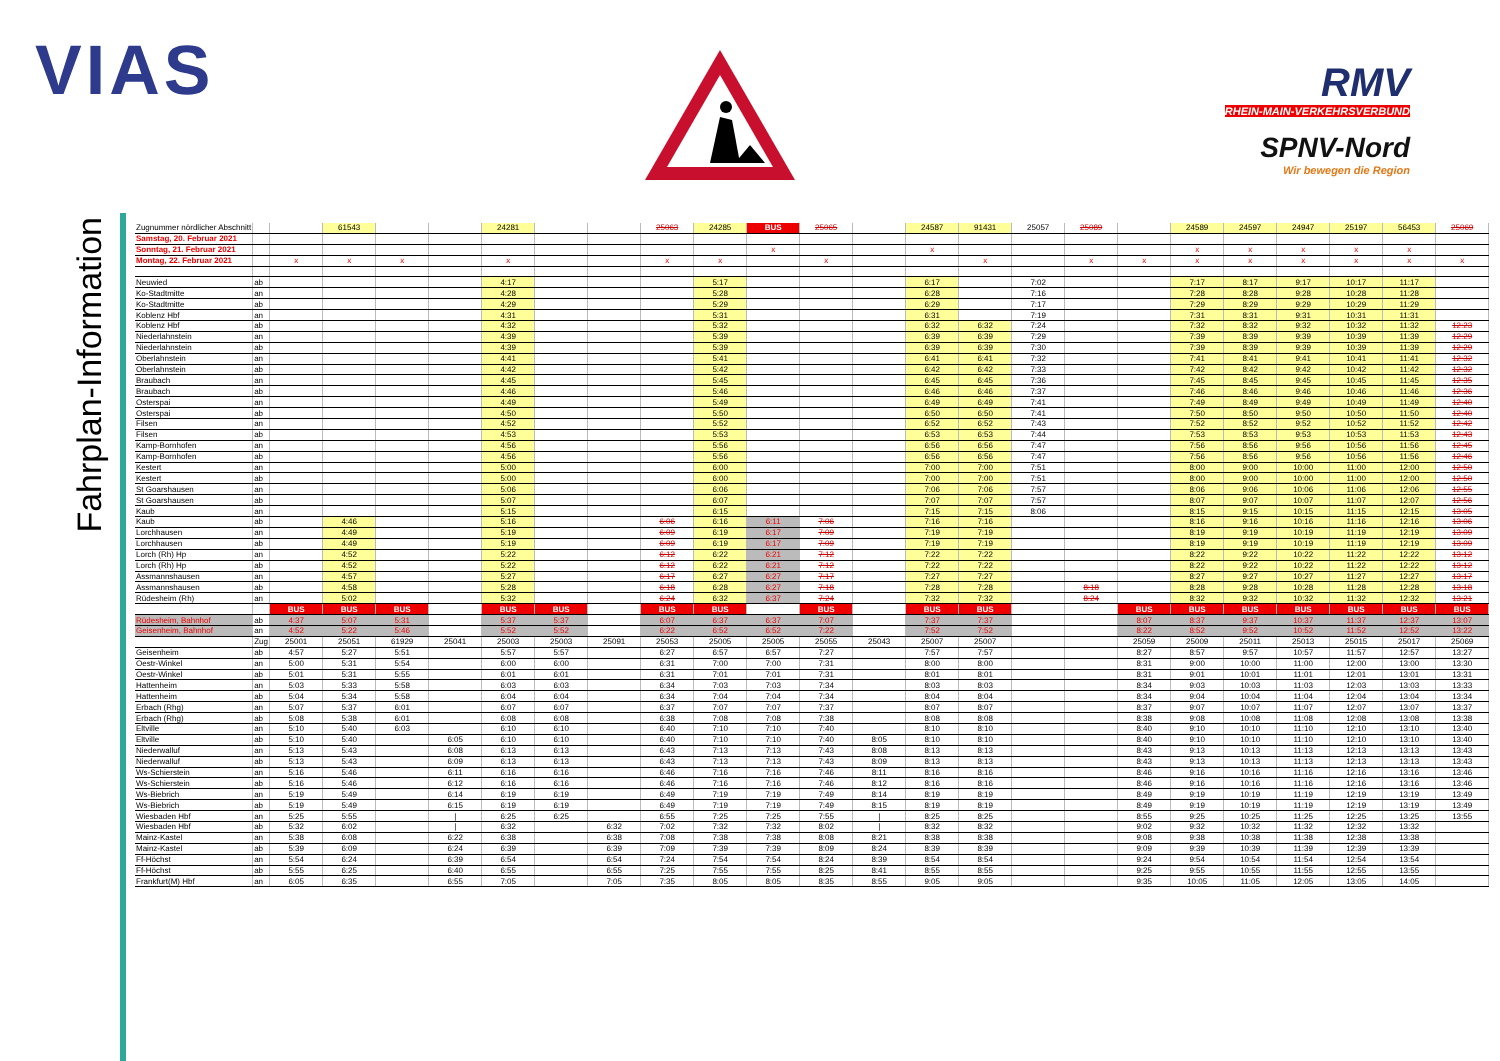VIAS
RMV
RHEIN-MAIN-VERKEHRSVERBUND
SPNV-Nord
Wir bewegen die Region
Fahrplan-Information
| Zugnummer nördlicher Abschnitt | | | 61543 | | | 24281 | | | 25063 | 24285 | BUS | 25065 | | 24587 | 91431 | 25057 | 25089 | | 24589 | 24597 | 24947 | 25197 | 56453 | 25069 |
| Samstag, 20. Februar 2021 | | | | | | | | | | | | | | | | | | | | | | | | |
| Sonntag, 21. Februar 2021 | | | | | | | | | | | x | | | x | | | | | x | x | x | x | x | |
| Montag, 22. Februar 2021 | | x | x | x | | x | | | x | x | | x | | | x | | x | x | x | x | x | x | x | x |
| Neuwied | ab | | | | | 4:17 | | | | 5:17 | | | | 6:17 | | 7:02 | | | 7:17 | 8:17 | 9:17 | 10:17 | 11:17 | |
| Ko-Stadtmitte | an | | | | | 4:28 | | | | 5:28 | | | | 6:28 | | 7:16 | | | 7:28 | 8:28 | 9:28 | 10:28 | 11:28 | |
| Ko-Stadtmitte | ab | | | | | 4:29 | | | | 5:29 | | | | 6:29 | | 7:17 | | | 7:29 | 8:29 | 9:29 | 10:29 | 11:29 | |
| Koblenz Hbf | an | | | | | 4:31 | | | | 5:31 | | | | 6:31 | | 7:19 | | | 7:31 | 8:31 | 9:31 | 10:31 | 11:31 | |
| Koblenz Hbf | ab | | | | | 4:32 | | | | 5:32 | | | | 6:32 | 6:32 | 7:24 | | | 7:32 | 8:32 | 9:32 | 10:32 | 11:32 | 12:23 |
| Niederlahnstein | an | | | | | 4:39 | | | | 5:39 | | | | 6:39 | 6:39 | 7:29 | | | 7:39 | 8:39 | 9:39 | 10:39 | 11:39 | 12:29 |
| Niederlahnstein | ab | | | | | 4:39 | | | | 5:39 | | | | 6:39 | 6:39 | 7:30 | | | 7:39 | 8:39 | 9:39 | 10:39 | 11:39 | 12:29 |
| Oberlahnstein | an | | | | | 4:41 | | | | 5:41 | | | | 6:41 | 6:41 | 7:32 | | | 7:41 | 8:41 | 9:41 | 10:41 | 11:41 | 12:32 |
| Oberlahnstein | ab | | | | | 4:42 | | | | 5:42 | | | | 6:42 | 6:42 | 7:33 | | | 7:42 | 8:42 | 9:42 | 10:42 | 11:42 | 12:32 |
| Braubach | an | | | | | 4:45 | | | | 5:45 | | | | 6:45 | 6:45 | 7:36 | | | 7:45 | 8:45 | 9:45 | 10:45 | 11:45 | 12:35 |
| Braubach | ab | | | | | 4:46 | | | | 5:46 | | | | 6:46 | 6:46 | 7:37 | | | 7:46 | 8:46 | 9:46 | 10:46 | 11:46 | 12:36 |
| Osterspai | an | | | | | 4:49 | | | | 5:49 | | | | 6:49 | 6:49 | 7:41 | | | 7:49 | 8:49 | 9:49 | 10:49 | 11:49 | 12:40 |
| Osterspai | ab | | | | | 4:50 | | | | 5:50 | | | | 6:50 | 6:50 | 7:41 | | | 7:50 | 8:50 | 9:50 | 10:50 | 11:50 | 12:40 |
| Filsen | an | | | | | 4:52 | | | | 5:52 | | | | 6:52 | 6:52 | 7:43 | | | 7:52 | 8:52 | 9:52 | 10:52 | 11:52 | 12:42 |
| Filsen | ab | | | | | 4:53 | | | | 5:53 | | | | 6:53 | 6:53 | 7:44 | | | 7:53 | 8:53 | 9:53 | 10:53 | 11:53 | 12:43 |
| Kamp-Bornhofen | an | | | | | 4:56 | | | | 5:56 | | | | 6:56 | 6:56 | 7:47 | | | 7:56 | 8:56 | 9:56 | 10:56 | 11:56 | 12:45 |
| Kamp-Bornhofen | ab | | | | | 4:56 | | | | 5:56 | | | | 6:56 | 6:56 | 7:47 | | | 7:56 | 8:56 | 9:56 | 10:56 | 11:56 | 12:46 |
| Kestert | an | | | | | 5:00 | | | | 6:00 | | | | 7:00 | 7:00 | 7:51 | | | 8:00 | 9:00 | 10:00 | 11:00 | 12:00 | 12:50 |
| Kestert | ab | | | | | 5:00 | | | | 6:00 | | | | 7:00 | 7:00 | 7:51 | | | 8:00 | 9:00 | 10:00 | 11:00 | 12:00 | 12:50 |
| St Goarshausen | an | | | | | 5:06 | | | | 6:06 | | | | 7:06 | 7:06 | 7:57 | | | 8:06 | 9:06 | 10:06 | 11:06 | 12:06 | 12:55 |
| St Goarshausen | ab | | | | | 5:07 | | | | 6:07 | | | | 7:07 | 7:07 | 7:57 | | | 8:07 | 9:07 | 10:07 | 11:07 | 12:07 | 12:56 |
| Kaub | an | | | | | 5:15 | | | | 6:15 | | | | 7:15 | 7:15 | 8:06 | | | 8:15 | 9:15 | 10:15 | 11:15 | 12:15 | 13:05 |
| Kaub | ab | | 4:46 | | | 5:16 | | | 6:06 | 6:16 | 6:11 | 7:06 | | 7:16 | 7:16 | | | | 8:16 | 9:16 | 10:16 | 11:16 | 12:16 | 13:06 |
| Lorchhausen | an | | 4:49 | | | 5:19 | | | 6:09 | 6:19 | 6:17 | 7:09 | | 7:19 | 7:19 | | | | 8:19 | 9:19 | 10:19 | 11:19 | 12:19 | 13:09 |
| Lorchhausen | ab | | 4:49 | | | 5:19 | | | 6:09 | 6:19 | 6:17 | 7:09 | | 7:19 | 7:19 | | | | 8:19 | 9:19 | 10:19 | 11:19 | 12:19 | 13:09 |
| Lorch (Rh) Hp | an | | 4:52 | | | 5:22 | | | 6:12 | 6:22 | 6:21 | 7:12 | | 7:22 | 7:22 | | | | 8:22 | 9:22 | 10:22 | 11:22 | 12:22 | 13:12 |
| Lorch (Rh) Hp | ab | | 4:52 | | | 5:22 | | | 6:12 | 6:22 | 6:21 | 7:12 | | 7:22 | 7:22 | | | | 8:22 | 9:22 | 10:22 | 11:22 | 12:22 | 13:12 |
| Assmannshausen | an | | 4:57 | | | 5:27 | | | 6:17 | 6:27 | 6:27 | 7:17 | | 7:27 | 7:27 | | | | 8:27 | 9:27 | 10:27 | 11:27 | 12:27 | 13:17 |
| Assmannshausen | ab | | 4:58 | | | 5:28 | | | 6:18 | 6:28 | 6:27 | 7:18 | | 7:28 | 7:28 | | 8:18 | | 8:28 | 9:28 | 10:28 | 11:28 | 12:28 | 13:18 |
| Rüdesheim (Rh) | an | | 5:02 | | | 5:32 | | | 6:24 | 6:32 | 6:37 | 7:24 | | 7:32 | 7:32 | | 8:24 | | 8:32 | 9:32 | 10:32 | 11:32 | 12:32 | 13:21 |
| | | BUS | BUS | BUS | | BUS | BUS | | BUS | BUS | | BUS | | BUS | BUS | | | BUS | BUS | BUS | BUS | BUS | BUS | BUS |
| Rüdesheim, Bahnhof | ab | 4:37 | 5:07 | 5:31 | | 5:37 | 5:37 | | 6:07 | 6:37 | 6:37 | 7:07 | | 7:37 | 7:37 | | | 8:07 | 8:37 | 9:37 | 10:37 | 11:37 | 12:37 | 13:07 |
| Geisenheim, Bahnhof | an | 4:52 | 5:22 | 5:46 | | 5:52 | 5:52 | | 6:22 | 6:52 | 6:52 | 7:22 | | 7:52 | 7:52 | | | 8:22 | 8:52 | 9:52 | 10:52 | 11:52 | 12:52 | 13:22 |
| | Zug | 25001 | 25051 | 61929 | 25041 | 25003 | 25003 | 25091 | 25053 | 25005 | 25005 | 25055 | 25043 | 25007 | 25007 | | | 25059 | 25009 | 25011 | 25013 | 25015 | 25017 | 25069 |
| Geisenheim | ab | 4:57 | 5:27 | 5:51 | | 5:57 | 5:57 | | 6:27 | 6:57 | 6:57 | 7:27 | | 7:57 | 7:57 | | | 8:27 | 8:57 | 9:57 | 10:57 | 11:57 | 12:57 | 13:27 |
| Oestr-Winkel | an | 5:00 | 5:31 | 5:54 | | 6:00 | 6:00 | | 6:31 | 7:00 | 7:00 | 7:31 | | 8:00 | 8:00 | | | 8:31 | 9:00 | 10:00 | 11:00 | 12:00 | 13:00 | 13:30 |
| Oestr-Winkel | ab | 5:01 | 5:31 | 5:55 | | 6:01 | 6:01 | | 6:31 | 7:01 | 7:01 | 7:31 | | 8:01 | 8:01 | | | 8:31 | 9:01 | 10:01 | 11:01 | 12:01 | 13:01 | 13:31 |
| Hattenheim | an | 5:03 | 5:33 | 5:58 | | 6:03 | 6:03 | | 6:34 | 7:03 | 7:03 | 7:34 | | 8:03 | 8:03 | | | 8:34 | 9:03 | 10:03 | 11:03 | 12:03 | 13:03 | 13:33 |
| Hattenheim | ab | 5:04 | 5:34 | 5:58 | | 6:04 | 6:04 | | 6:34 | 7:04 | 7:04 | 7:34 | | 8:04 | 8:04 | | | 8:34 | 9:04 | 10:04 | 11:04 | 12:04 | 13:04 | 13:34 |
| Erbach (Rhg) | an | 5:07 | 5:37 | 6:01 | | 6:07 | 6:07 | | 6:37 | 7:07 | 7:07 | 7:37 | | 8:07 | 8:07 | | | 8:37 | 9:07 | 10:07 | 11:07 | 12:07 | 13:07 | 13:37 |
| Erbach (Rhg) | ab | 5:08 | 5:38 | 6:01 | | 6:08 | 6:08 | | 6:38 | 7:08 | 7:08 | 7:38 | | 8:08 | 8:08 | | | 8:38 | 9:08 | 10:08 | 11:08 | 12:08 | 13:08 | 13:38 |
| Eltville | an | 5:10 | 5:40 | 6:03 | | 6:10 | 6:10 | | 6:40 | 7:10 | 7:10 | 7:40 | | 8:10 | 8:10 | | | 8:40 | 9:10 | 10:10 | 11:10 | 12:10 | 13:10 | 13:40 |
| Eltville | ab | 5:10 | 5:40 | | 6:05 | 6:10 | 6:10 | | 6:40 | 7:10 | 7:10 | 7:40 | 8:05 | 8:10 | 8:10 | | | 8:40 | 9:10 | 10:10 | 11:10 | 12:10 | 13:10 | 13:40 |
| Niederwalluf | an | 5:13 | 5:43 | | 6:08 | 6:13 | 6:13 | | 6:43 | 7:13 | 7:13 | 7:43 | 8:08 | 8:13 | 8:13 | | | 8:43 | 9:13 | 10:13 | 11:13 | 12:13 | 13:13 | 13:43 |
| Niederwalluf | ab | 5:13 | 5:43 | | 6:09 | 6:13 | 6:13 | | 6:43 | 7:13 | 7:13 | 7:43 | 8:09 | 8:13 | 8:13 | | | 8:43 | 9:13 | 10:13 | 11:13 | 12:13 | 13:13 | 13:43 |
| Ws-Schierstein | an | 5:16 | 5:46 | | 6:11 | 6:16 | 6:16 | | 6:46 | 7:16 | 7:16 | 7:46 | 8:11 | 8:16 | 8:16 | | | 8:46 | 9:16 | 10:16 | 11:16 | 12:16 | 13:16 | 13:46 |
| Ws-Schierstein | ab | 5:16 | 5:46 | | 6:12 | 6:16 | 6:16 | | 6:46 | 7:16 | 7:16 | 7:46 | 8:12 | 8:16 | 8:16 | | | 8:46 | 9:16 | 10:16 | 11:16 | 12:16 | 13:16 | 13:46 |
| Ws-Biebrich | an | 5:19 | 5:49 | | 6:14 | 6:19 | 6:19 | | 6:49 | 7:19 | 7:19 | 7:49 | 8:14 | 8:19 | 8:19 | | | 8:49 | 9:19 | 10:19 | 11:19 | 12:19 | 13:19 | 13:49 |
| Ws-Biebrich | ab | 5:19 | 5:49 | | 6:15 | 6:19 | 6:19 | | 6:49 | 7:19 | 7:19 | 7:49 | 8:15 | 8:19 | 8:19 | | | 8:49 | 9:19 | 10:19 | 11:19 | 12:19 | 13:19 | 13:49 |
| Wiesbaden Hbf | an | 5:25 | 5:55 | | / | 6:25 | 6:25 | | 6:55 | 7:25 | 7:25 | 7:55 | / | 8:25 | 8:25 | | | 8:55 | 9:25 | 10:25 | 11:25 | 12:25 | 13:25 | 13:55 |
| Wiesbaden Hbf | ab | 5:32 | 6:02 | | / | 6:32 | | 6:32 | 7:02 | 7:32 | 7:32 | 8:02 | / | 8:32 | 8:32 | | | 9:02 | 9:32 | 10:32 | 11:32 | 12:32 | 13:32 | |
| Mainz-Kastel | an | 5:38 | 6:08 | | 6:22 | 6:38 | | 6:38 | 7:08 | 7:38 | 7:38 | 8:08 | 8:21 | 8:38 | 8:38 | | | 9:08 | 9:38 | 10:38 | 11:38 | 12:38 | 13:38 | |
| Mainz-Kastel | ab | 5:39 | 6:09 | | 6:24 | 6:39 | | 6:39 | 7:09 | 7:39 | 7:39 | 8:09 | 8:24 | 8:39 | 8:39 | | | 9:09 | 9:39 | 10:39 | 11:39 | 12:39 | 13:39 | |
| Ff-Höchst | an | 5:54 | 6:24 | | 6:39 | 6:54 | | 6:54 | 7:24 | 7:54 | 7:54 | 8:24 | 8:39 | 8:54 | 8:54 | | | 9:24 | 9:54 | 10:54 | 11:54 | 12:54 | 13:54 | |
| Ff-Höchst | ab | 5:55 | 6:25 | | 6:40 | 6:55 | | 6:55 | 7:25 | 7:55 | 7:55 | 8:25 | 8:41 | 8:55 | 8:55 | | | 9:25 | 9:55 | 10:55 | 11:55 | 12:55 | 13:55 | |
| Frankfurt(M) Hbf | an | 6:05 | 6:35 | | 6:55 | 7:05 | | 7:05 | 7:35 | 8:05 | 8:05 | 8:35 | 8:55 | 9:05 | 9:05 | | | 9:35 | 10:05 | 11:05 | 12:05 | 13:05 | 14:05 | |